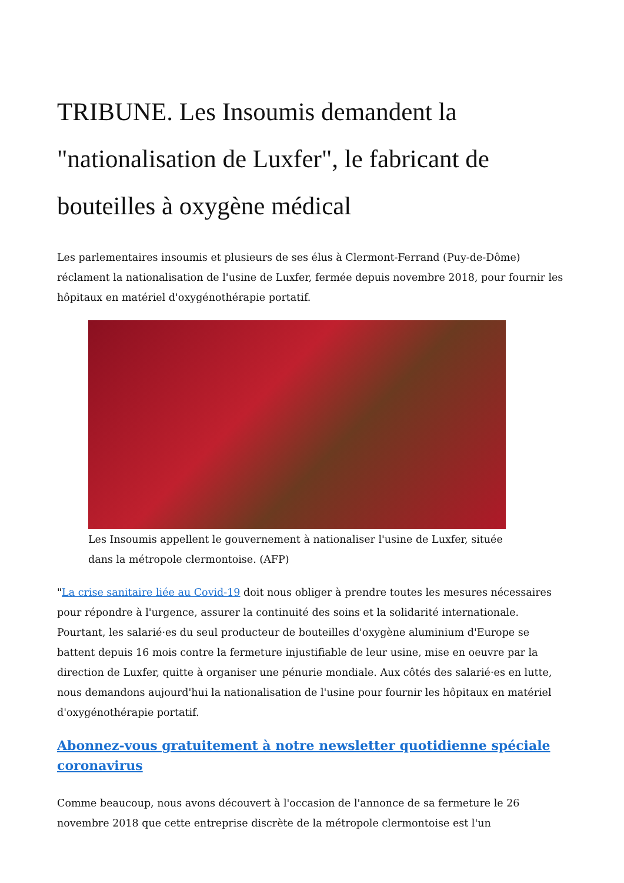TRIBUNE. Les Insoumis demandent la "nationalisation de Luxfer", le fabricant de bouteilles à oxygène médical
Les parlementaires insoumis et plusieurs de ses élus à Clermont-Ferrand (Puy-de-Dôme) réclament la nationalisation de l'usine de Luxfer, fermée depuis novembre 2018, pour fournir les hôpitaux en matériel d'oxygénothérapie portatif.
Les Insoumis appellent le gouvernement à nationaliser l'usine de Luxfer, située dans la métropole clermontoise. (AFP)
"La crise sanitaire liée au Covid-19 doit nous obliger à prendre toutes les mesures nécessaires pour répondre à l'urgence, assurer la continuité des soins et la solidarité internationale. Pourtant, les salarié·es du seul producteur de bouteilles d'oxygène aluminium d'Europe se battent depuis 16 mois contre la fermeture injustifiable de leur usine, mise en oeuvre par la direction de Luxfer, quitte à organiser une pénurie mondiale. Aux côtés des salarié·es en lutte, nous demandons aujourd'hui la nationalisation de l'usine pour fournir les hôpitaux en matériel d'oxygénothérapie portatif.
Abonnez-vous gratuitement à notre newsletter quotidienne spéciale coronavirus
Comme beaucoup, nous avons découvert à l'occasion de l'annonce de sa fermeture le 26 novembre 2018 que cette entreprise discrète de la métropole clermontoise est l'un